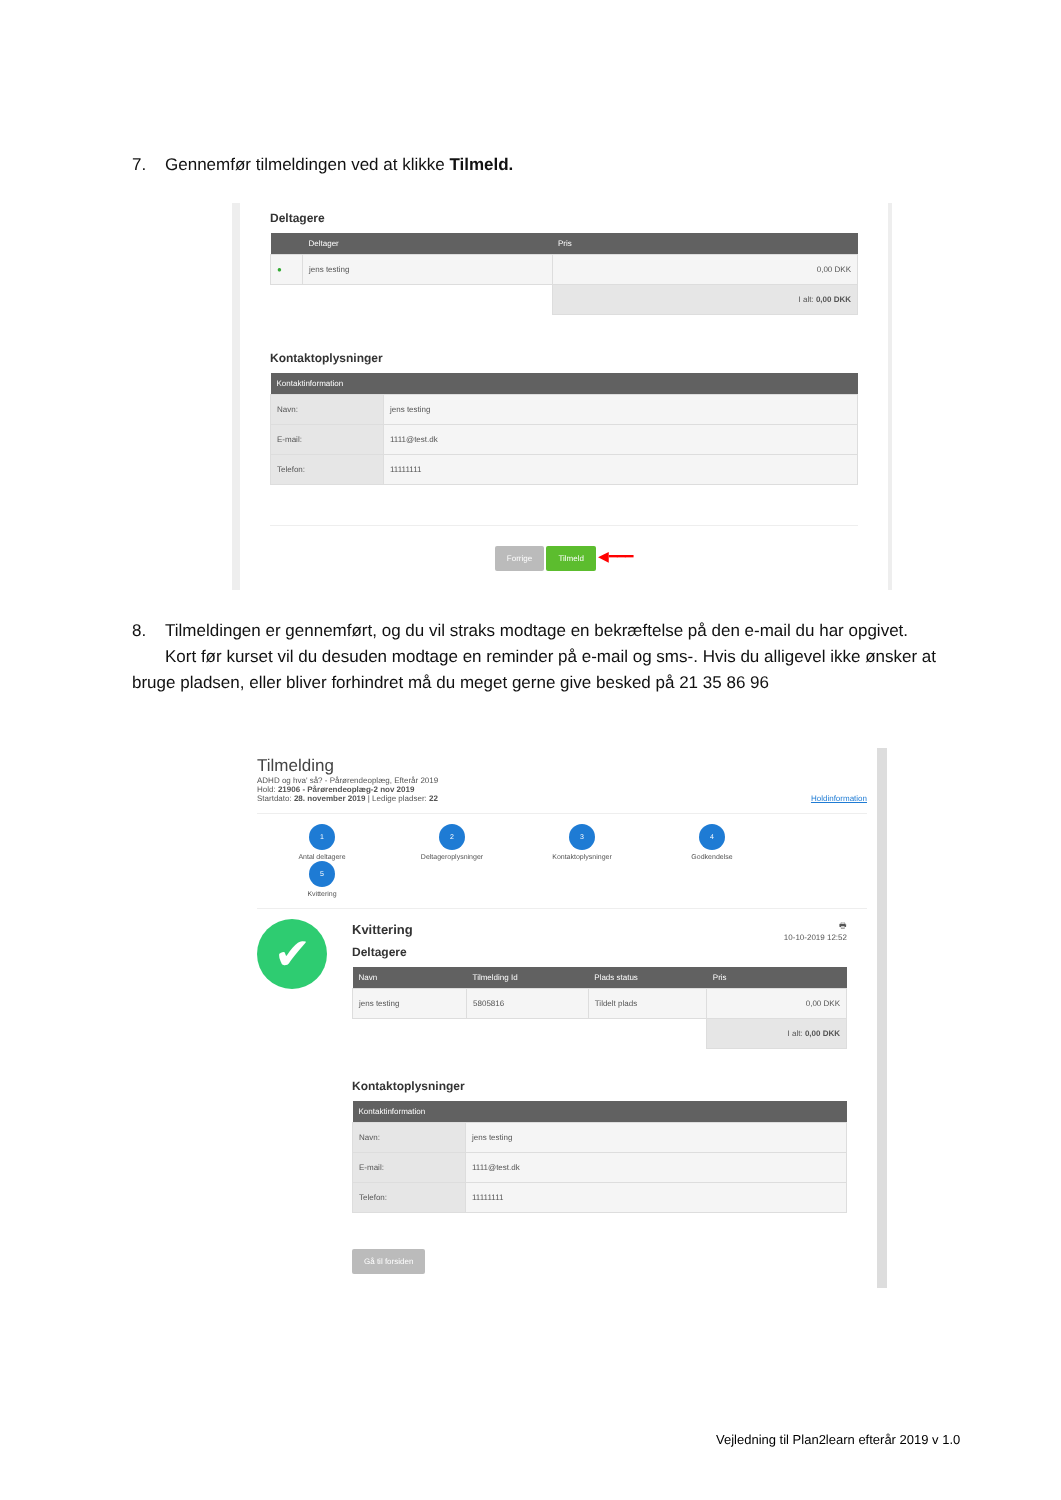7. Gennemfør tilmeldingen ved at klikke Tilmeld.
Deltagere
| | Deltager | Pris |
| --- | --- | --- |
| ● | jens testing | 0,00 DKK |
| | | I alt: 0,00 DKK |
Kontaktoplysninger
| Kontaktinformation | |
| --- | --- |
| Navn: | jens testing |
| E-mail: | 1111@test.dk |
| Telefon: | 11111111 |
Forrige Tilmeld ◀━━━
8. Tilmeldingen er gennemført, og du vil straks modtage en bekræftelse på den e-mail du har opgivet. Kort før kurset vil du desuden modtage en reminder på e-mail og sms-. Hvis du alligevel ikke ønsker at bruge pladsen, eller bliver forhindret må du meget gerne give besked på 21 35 86 96
Tilmelding
ADHD og hva' så? - Pårørendeoplæg, Efterår 2019
Hold: 21906 - Pårørendeoplæg-2 nov 2019
Startdato: 28. november 2019 | Ledige pladser: 22 Holdinformation
1
Antal deltagere
2
Deltageroplysninger
3
Kontaktoplysninger
4
Godkendelse
5
Kvittering
✔
🖶
10-10-2019 12:52
Kvittering
Deltagere
| Navn | Tilmelding Id | Plads status | Pris |
| --- | --- | --- | --- |
| jens testing | 5805816 | Tildelt plads | 0,00 DKK |
| | | | I alt: 0,00 DKK |
Kontaktoplysninger
| Kontaktinformation | |
| --- | --- |
| Navn: | jens testing |
| E-mail: | 1111@test.dk |
| Telefon: | 11111111 |
Gå til forsiden
Vejledning til Plan2learn efterår 2019 v 1.0